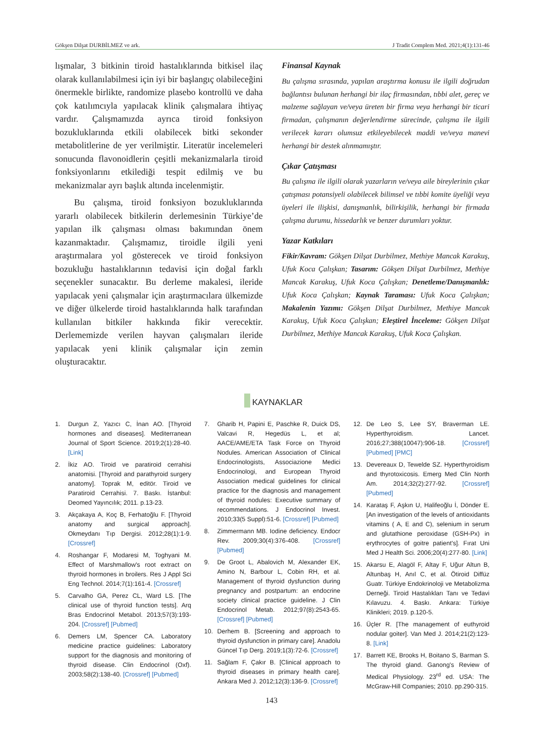Gökşen Dilşat DURBİLMEZ ve ark. J Tradit Complem Med. 2021;4(1):131-46
lışmalar, 3 bitkinin tiroid hastalıklarında bitkisel ilaç olarak kullanılabilmesi için iyi bir başlangıç olabileceğini önermekle birlikte, randomize plasebo kontrollü ve daha çok katılımcıyla yapılacak klinik çalışmalara ihtiyaç vardır. Çalışmamızda ayrıca tiroid fonksiyon bozukluklarında etkili olabilecek bitki sekonder metabolitlerine de yer verilmiştir. Literatür incelemeleri sonucunda flavonoidlerin çeşitli mekanizmalarla tiroid fonksiyonlarını etkilediği tespit edilmiş ve bu mekanizmalar ayrı başlık altında incelenmiştir.
Bu çalışma, tiroid fonksiyon bozukluklarında yararlı olabilecek bitkilerin derlemesinin Türkiye’de yapılan ilk çalışması olması bakımından önem kazanmaktadır. Çalışmamız, tiroidle ilgili yeni araştırmalara yol gösterecek ve tiroid fonksiyon bozukluğu hastalıklarının tedavisi için doğal farklı seçenekler sunacaktır. Bu derleme makalesi, ileride yapılacak yeni çalışmalar için araştırmacılara ülkemizde ve diğer ülkelerde tiroid hastalıklarında halk tarafından kullanılan bitkiler hakkında fikir verecektir. Derlememizde verilen hayvan çalışmaları ileride yapılacak yeni klinik çalışmalar için zemin oluşturacaktır.
Finansal Kaynak
Bu çalışma sırasında, yapılan araştırma konusu ile ilgili doğrudan bağlantısı bulunan herhangi bir ilaç firmasından, tıbbi alet, gereç ve malzeme sağlayan ve/veya üreten bir firma veya herhangi bir ticari firmadan, çalışmanın değerlendirme sürecinde, çalışma ile ilgili verilecek kararı olumsuz etkileyebilecek maddi ve/veya manevi herhangi bir destek alınmamıştır.
Çıkar Çatışması
Bu çalışma ile ilgili olarak yazarların ve/veya aile bireylerinin çıkar çatışması potansiyeli olabilecek bilimsel ve tıbbi komite üyeliği veya üyeleri ile ilişkisi, danışmanlık, bilirkişilik, herhangi bir firmada çalışma durumu, hissedarlık ve benzer durumları yoktur.
Yazar Katkıları
Fikir/Kavram: Gökşen Dilşat Durbilmez, Methiye Mancak Karakuş, Ufuk Koca Çalışkan; Tasarım: Gökşen Dilşat Durbilmez, Methiye Mancak Karakuş, Ufuk Koca Çalışkan; Denetleme/Danışmanlık: Ufuk Koca Çalışkan; Kaynak Taraması: Ufuk Koca Çalışkan; Makalenin Yazımı: Gökşen Dilşat Durbilmez, Methiye Mancak Karakuş, Ufuk Koca Çalışkan; Eleştirel İnceleme: Gökşen Dilşat Durbilmez, Methiye Mancak Karakuş, Ufuk Koca Çalışkan.
KAYNAKLAR
1. Durgun Z, Yazıcı C, İnan AO. [Thyroid hormones and diseases]. Mediterranean Journal of Sport Science. 2019;2(1):28-40. [Link]
2. İkiz AO. Tiroid ve paratiroid cerrahisi anatomisi. [Thyroid and parathyroid surgery anatomy]. Toprak M, editör. Tiroid ve Paratiroid Cerrahisi. 7. Baskı. İstanbul: Deomed Yayıncılık; 2011. p.13-23.
3. Akçakaya A, Koç B, Ferhatoğlu F. [Thyroid anatomy and surgical approach]. Okmeydanı Tıp Dergisi. 2012;28(1):1-9. [Crossref]
4. Roshangar F, Modaresi M, Toghyani M. Effect of Marshmallow's root extract on thyroid hormones in broilers. Res J Appl Sci Eng Technol. 2014;7(1):161-4. [Crossref]
5. Carvalho GA, Perez CL, Ward LS. [The clinical use of thyroid function tests]. Arq Bras Endocrinol Metabol. 2013;57(3):193-204. [Crossref] [Pubmed]
6. Demers LM, Spencer CA. Laboratory medicine practice guidelines: Laboratory support for the diagnosis and monitoring of thyroid disease. Clin Endocrinol (Oxf). 2003;58(2):138-40. [Crossref] [Pubmed]
7. Gharib H, Papini E, Paschke R, Duick DS, Valcavi R, Hegedüs L, et al; AACE/AME/ETA Task Force on Thyroid Nodules. American Association of Clinical Endocrinologists, Associazione Medici Endocrinologi, and European Thyroid Association medical guidelines for clinical practice for the diagnosis and management of thyroid nodules: Executive summary of recommendations. J Endocrinol Invest. 2010;33(5 Suppl):51-6. [Crossref] [Pubmed]
8. Zimmermann MB. Iodine deficiency. Endocr Rev. 2009;30(4):376-408. [Crossref] [Pubmed]
9. De Groot L, Abalovich M, Alexander EK, Amino N, Barbour L, Cobin RH, et al. Management of thyroid dysfunction during pregnancy and postpartum: an endocrine society clinical practice guideline. J Clin Endocrinol Metab. 2012;97(8):2543-65. [Crossref] [Pubmed]
10. Derhem B. [Screening and approach to thyroid dysfunction in primary care]. Anadolu Güncel Tıp Derg. 2019;1(3):72-6. [Crossref]
11. Sağlam F, Çakır B. [Clinical approach to thyroid diseases in primary health care]. Ankara Med J. 2012;12(3):136-9. [Crossref]
12. De Leo S, Lee SY, Braverman LE. Hyperthyroidism. Lancet. 2016;27;388(10047):906-18. [Crossref] [Pubmed] [PMC]
13. Devereaux D, Tewelde SZ. Hyperthyroidism and thyrotoxicosis. Emerg Med Clin North Am. 2014;32(2):277-92. [Crossref] [Pubmed]
14. Karataş F, Aşkın U, Halifeoğlu İ, Dönder E. [An investigation of the levels of antioxidants vitamins ( A, E and C), selenium in serum and glutathione peroxidase (GSH-Px) in erythrocytes of goitre patient's]. Fırat Uni Med J Health Sci. 2006;20(4):277-80. [Link]
15. Akarsu E, Alagöl F, Altay F, Uğur Altun B, Altunbaş H, Anıl C, et al. Ötiroid Diffüz Guatr. Türkiye Endokrinoloji ve Metabolizma Derneği. Tiroid Hastalıkları Tanı ve Tedavi Kılavuzu. 4. Baskı. Ankara: Türkiye Klinikleri; 2019. p.120-5.
16. Üçler R. [The management of euthyroid nodular goiter]. Van Med J. 2014;21(2):123-8. [Link]
17. Barrett KE, Brooks H, Boitano S, Barman S. The thyroid gland. Ganong's Review of Medical Physiology. 23<sup>rd</sup> ed. USA: The McGraw-Hill Companies; 2010. pp.290-315.
143